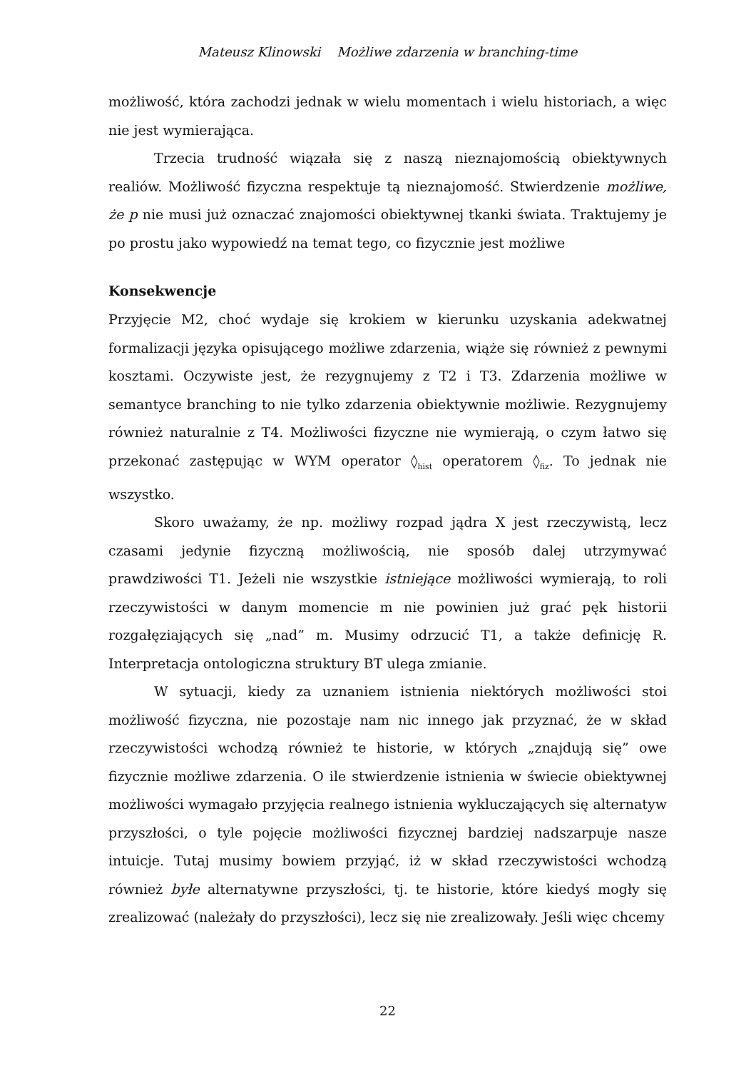Mateusz Klinowski Możliwe zdarzenia w branching-time
możliwość, która zachodzi jednak w wielu momentach i wielu historiach, a więc nie jest wymierająca.
Trzecia trudność wiązała się z naszą nieznajomością obiektywnych realiów. Możliwość fizyczna respektuje tą nieznajomość. Stwierdzenie możliwe, że p nie musi już oznaczać znajomości obiektywnej tkanki świata. Traktujemy je po prostu jako wypowiedź na temat tego, co fizycznie jest możliwe
Konsekwencje
Przyjęcie M2, choć wydaje się krokiem w kierunku uzyskania adekwatnej formalizacji języka opisującego możliwe zdarzenia, wiąże się również z pewnymi kosztami. Oczywiste jest, że rezygnujemy z T2 i T3. Zdarzenia możliwe w semantyce branching to nie tylko zdarzenia obiektywnie możliwie. Rezygnujemy również naturalnie z T4. Możliwości fizyczne nie wymierają, o czym łatwo się przekonać zastępując w WYM operator ◊<sub>hist</sub> operatorem ◊<sub>fiz</sub>. To jednak nie wszystko.
Skoro uważamy, że np. możliwy rozpad jądra X jest rzeczywistą, lecz czasami jedynie fizyczną możliwością, nie sposób dalej utrzymywać prawdziwości T1. Jeżeli nie wszystkie istniejące możliwości wymierają, to roli rzeczywistości w danym momencie m nie powinien już grać pęk historii rozgałęziających się „nad” m. Musimy odrzucić T1, a także definicję R. Interpretacja ontologiczna struktury BT ulega zmianie.
W sytuacji, kiedy za uznaniem istnienia niektórych możliwości stoi możliwość fizyczna, nie pozostaje nam nic innego jak przyznać, że w skład rzeczywistości wchodzą również te historie, w których „znajdują się” owe fizycznie możliwe zdarzenia. O ile stwierdzenie istnienia w świecie obiektywnej możliwości wymagało przyjęcia realnego istnienia wykluczających się alternatyw przyszłości, o tyle pojęcie możliwości fizycznej bardziej nadszarpuje nasze intuicje. Tutaj musimy bowiem przyjąć, iż w skład rzeczywistości wchodzą również byłe alternatywne przyszłości, tj. te historie, które kiedyś mogły się zrealizować (należały do przyszłości), lecz się nie zrealizowały. Jeśli więc chcemy
22